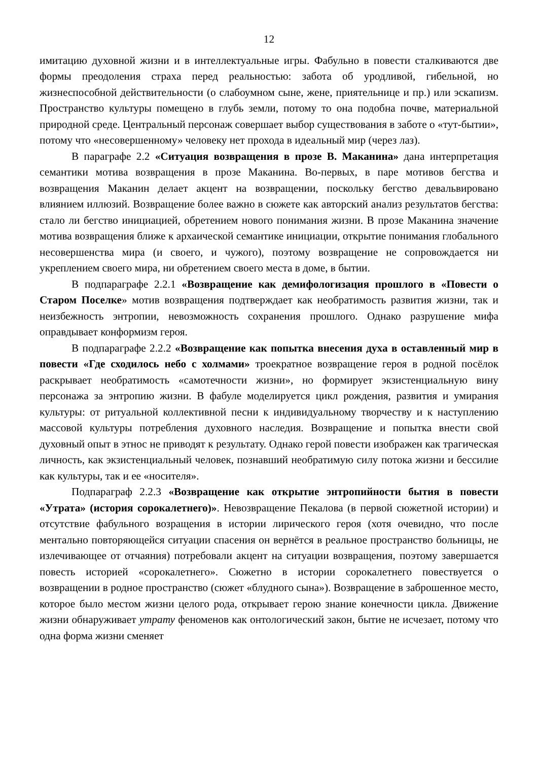12
имитацию духовной жизни и в интеллектуальные игры. Фабульно в повести сталкиваются две формы преодоления страха перед реальностью: забота об уродливой, гибельной, но жизнеспособной действительности (о слабоумном сыне, жене, приятельнице и пр.) или эскапизм. Пространство культуры помещено в глубь земли, потому то она подобна почве, материальной природной среде. Центральный персонаж совершает выбор существования в заботе о «тут-бытии», потому что «несовершенному» человеку нет прохода в идеальный мир (через лаз).
В параграфе 2.2 «Ситуация возвращения в прозе В. Маканина» дана интерпретация семантики мотива возвращения в прозе Маканина. Во-первых, в паре мотивов бегства и возвращения Маканин делает акцент на возвращении, поскольку бегство девальвировано влиянием иллюзий. Возвращение более важно в сюжете как авторский анализ результатов бегства: стало ли бегство инициацией, обретением нового понимания жизни. В прозе Маканина значение мотива возвращения ближе к архаической семантике инициации, открытие понимания глобального несовершенства мира (и своего, и чужого), поэтому возвращение не сопровождается ни укреплением своего мира, ни обретением своего места в доме, в бытии.
В подпараграфе 2.2.1 «Возвращение как демифологизация прошлого в «Повести о Старом Поселке» мотив возвращения подтверждает как необратимость развития жизни, так и неизбежность энтропии, невозможность сохранения прошлого. Однако разрушение мифа оправдывает конформизм героя.
В подпараграфе 2.2.2 «Возвращение как попытка внесения духа в оставленный мир в повести «Где сходилось небо с холмами» троекратное возвращение героя в родной посёлок раскрывает необратимость «самотечности жизни», но формирует экзистенциальную вину персонажа за энтропию жизни. В фабуле моделируется цикл рождения, развития и умирания культуры: от ритуальной коллективной песни к индивидуальному творчеству и к наступлению массовой культуры потребления духовного наследия. Возвращение и попытка внести свой духовный опыт в этнос не приводят к результату. Однако герой повести изображен как трагическая личность, как экзистенциальный человек, познавший необратимую силу потока жизни и бессилие как культуры, так и ее «носителя».
Подпараграф 2.2.3 «Возвращение как открытие энтропийности бытия в повести «Утрата» (история сорокалетнего)». Невозвращение Пекалова (в первой сюжетной истории) и отсутствие фабульного возращения в истории лирического героя (хотя очевидно, что после ментально повторяющейся ситуации спасения он вернётся в реальное пространство больницы, не излечивающее от отчаяния) потребовали акцент на ситуации возвращения, поэтому завершается повесть историей «сорокалетнего». Сюжетно в истории сорокалетнего повествуется о возвращении в родное пространство (сюжет «блудного сына»). Возвращение в заброшенное место, которое было местом жизни целого рода, открывает герою знание конечности цикла. Движение жизни обнаруживает утрату феноменов как онтологический закон, бытие не исчезает, потому что одна форма жизни сменяет